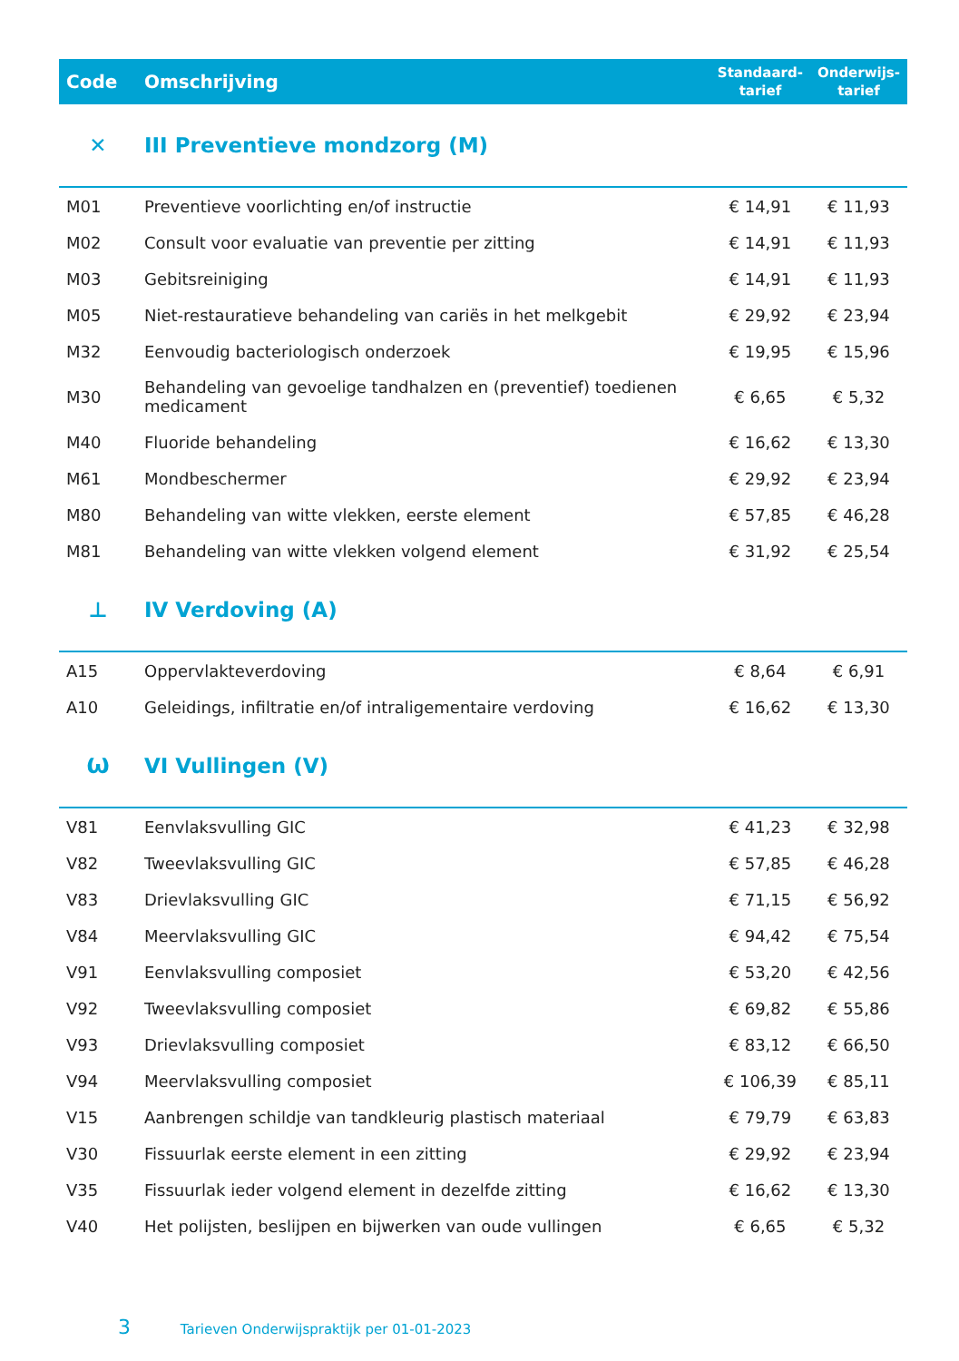| Code | Omschrijving | Standaard- tarief | Onderwijs- tarief |
| --- | --- | --- | --- |
| ✕ | III Preventieve mondzorg (M) | | |
| M01 | Preventieve voorlichting en/of instructie | € 14,91 | € 11,93 |
| M02 | Consult voor evaluatie van preventie per zitting | € 14,91 | € 11,93 |
| M03 | Gebitsreiniging | € 14,91 | € 11,93 |
| M05 | Niet-restauratieve behandeling van cariës in het melkgebit | € 29,92 | € 23,94 |
| M32 | Eenvoudig bacteriologisch onderzoek | € 19,95 | € 15,96 |
| M30 | Behandeling van gevoelige tandhalzen en (preventief) toedienen medicament | € 6,65 | € 5,32 |
| M40 | Fluoride behandeling | € 16,62 | € 13,30 |
| M61 | Mondbeschermer | € 29,92 | € 23,94 |
| M80 | Behandeling van witte vlekken, eerste element | € 57,85 | € 46,28 |
| M81 | Behandeling van witte vlekken volgend element | € 31,92 | € 25,54 |
| ⊥ | IV Verdoving (A) | | |
| A15 | Oppervlakteverdoving | € 8,64 | € 6,91 |
| A10 | Geleidings, infiltratie en/of intraligementaire verdoving | € 16,62 | € 13,30 |
| Ѡ | VI Vullingen (V) | | |
| V81 | Eenvlaksvulling GIC | € 41,23 | € 32,98 |
| V82 | Tweevlaksvulling GIC | € 57,85 | € 46,28 |
| V83 | Drievlaksvulling GIC | € 71,15 | € 56,92 |
| V84 | Meervlaksvulling GIC | € 94,42 | € 75,54 |
| V91 | Eenvlaksvulling composiet | € 53,20 | € 42,56 |
| V92 | Tweevlaksvulling composiet | € 69,82 | € 55,86 |
| V93 | Drievlaksvulling composiet | € 83,12 | € 66,50 |
| V94 | Meervlaksvulling composiet | € 106,39 | € 85,11 |
| V15 | Aanbrengen schildje van tandkleurig plastisch materiaal | € 79,79 | € 63,83 |
| V30 | Fissuurlak eerste element in een zitting | € 29,92 | € 23,94 |
| V35 | Fissuurlak ieder volgend element in dezelfde zitting | € 16,62 | € 13,30 |
| V40 | Het polijsten, beslijpen en bijwerken van oude vullingen | € 6,65 | € 5,32 |
3 Tarieven Onderwijspraktijk per 01-01-2023